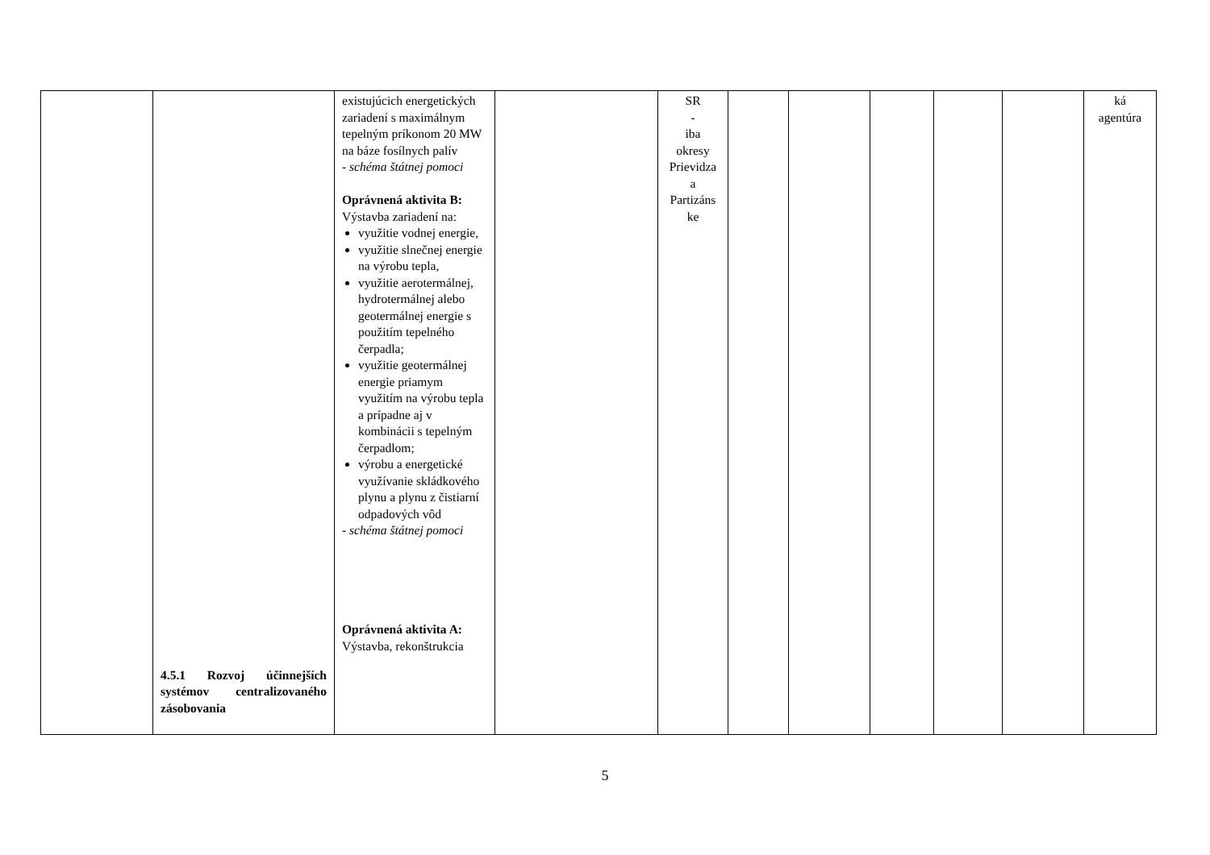| | 4.5.1 Rozvoj účinnejších systémov centralizovaného zásobovania | existujúcich energetických zariadení s maximálnym tepelným príkonom 20 MW na báze fosílnych palív - schéma štátnej pomoci Oprávnená aktivita B: Výstavba zariadení na: využitie vodnej energie, využitie slnečnej energie na výrobu tepla, využitie aerotermálnej, hydrotermálnej alebo geotermálnej energie s použitím tepelného čerpadla; využitie geotermálnej energie priamym využitím na výrobu tepla a prípadne aj v kombinácii s tepelným čerpadlom; výrobu a energetické využívanie skládkového plynu a plynu z čistiarní odpadových vôd - schéma štátnej pomoci Oprávnená aktivita A: Výstavba, rekonštrukcia | | SR - iba okresy Prievidza a Partizáns ke | | | | | | ká agentúra |
5